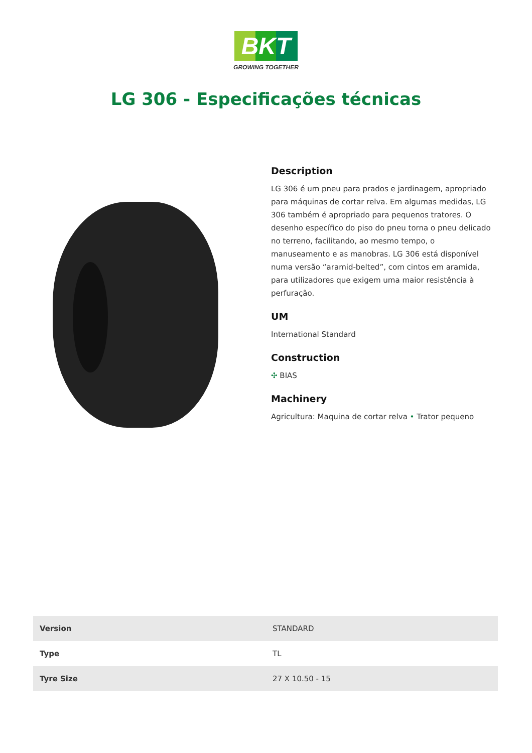BKT
GROWING TOGETHER
LG 306 - Especificações técnicas
Description
LG 306 é um pneu para prados e jardinagem, apropriado para máquinas de cortar relva. Em algumas medidas, LG 306 também é apropriado para pequenos tratores. O desenho específico do piso do pneu torna o pneu delicado no terreno, facilitando, ao mesmo tempo, o manuseamento e as manobras. LG 306 está disponível numa versão “aramid-belted”, com cintos em aramida, para utilizadores que exigem uma maior resistência à perfuração.
UM
International Standard
Construction
✣ BIAS
Machinery
Agricultura: Maquina de cortar relva • Trator pequeno
| Version | STANDARD |
| Type | TL |
| Tyre Size | 27 X 10.50 - 15 |